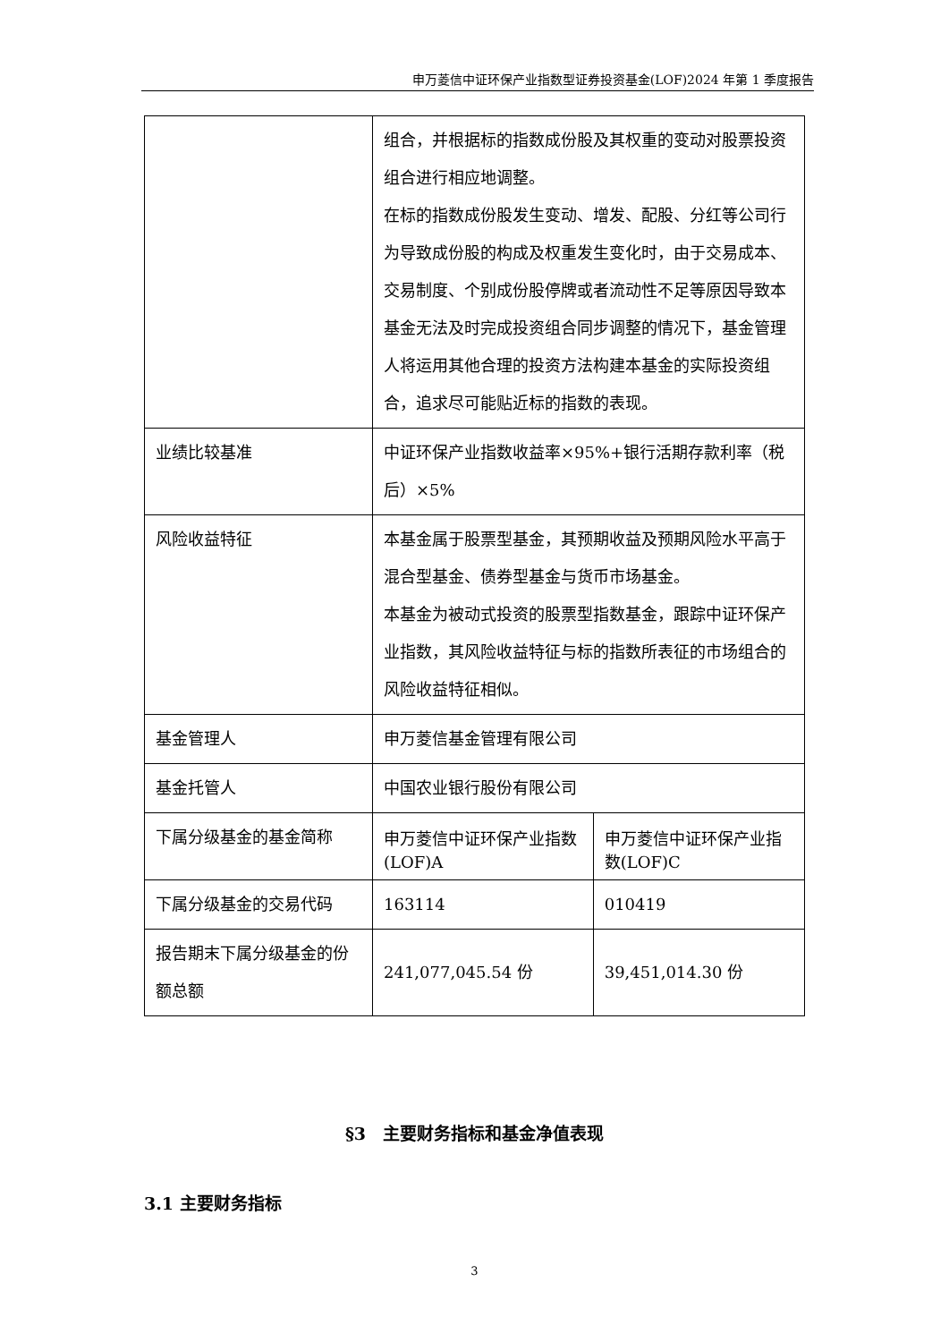申万菱信中证环保产业指数型证券投资基金(LOF)2024 年第 1 季度报告
| | 组合，并根据标的指数成份股及其权重的变动对股票投资组合进行相应地调整。 在标的指数成份股发生变动、增发、配股、分红等公司行为导致成份股的构成及权重发生变化时，由于交易成本、交易制度、个别成份股停牌或者流动性不足等原因导致本基金无法及时完成投资组合同步调整的情况下，基金管理人将运用其他合理的投资方法构建本基金的实际投资组合，追求尽可能贴近标的指数的表现。 | |
| 业绩比较基准 | 中证环保产业指数收益率×95%+银行活期存款利率（税后）×5% | |
| 风险收益特征 | 本基金属于股票型基金，其预期收益及预期风险水平高于混合型基金、债券型基金与货币市场基金。 本基金为被动式投资的股票型指数基金，跟踪中证环保产业指数，其风险收益特征与标的指数所表征的市场组合的风险收益特征相似。 | |
| 基金管理人 | 申万菱信基金管理有限公司 | |
| 基金托管人 | 中国农业银行股份有限公司 | |
| 下属分级基金的基金简称 | 申万菱信中证环保产业指数(LOF)A | 申万菱信中证环保产业指数(LOF)C |
| 下属分级基金的交易代码 | 163114 | 010419 |
| 报告期末下属分级基金的份额总额 | 241,077,045.54 份 | 39,451,014.30 份 |
§3　主要财务指标和基金净值表现
3.1 主要财务指标
3